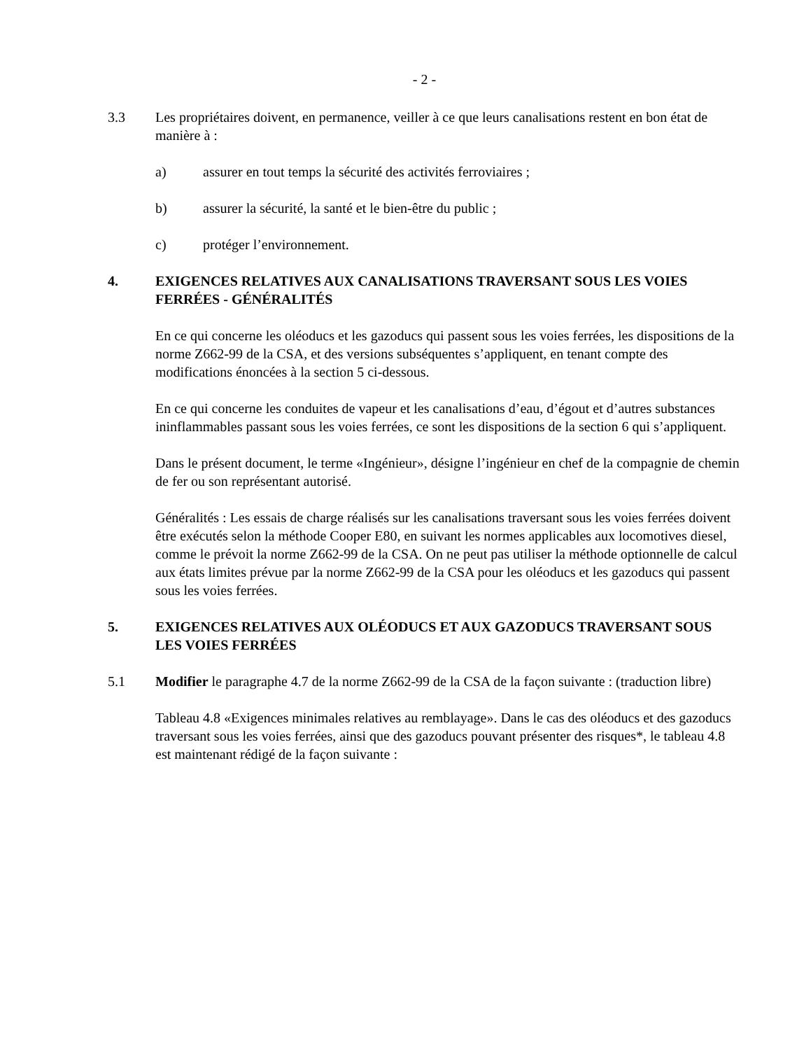- 2 -
3.3 Les propriétaires doivent, en permanence, veiller à ce que leurs canalisations restent en bon état de manière à :
a) assurer en tout temps la sécurité des activités ferroviaires ;
b) assurer la sécurité, la santé et le bien-être du public ;
c) protéger l’environnement.
4. EXIGENCES RELATIVES AUX CANALISATIONS TRAVERSANT SOUS LES VOIES FERRÉES - GÉNÉRALITÉS
En ce qui concerne les oléoducs et les gazoducs qui passent sous les voies ferrées, les dispositions de la norme Z662-99 de la CSA, et des versions subséquentes s’appliquent, en tenant compte des modifications énoncées à la section 5 ci-dessous.
En ce qui concerne les conduites de vapeur et les canalisations d’eau, d’égout et d’autres substances ininflammables passant sous les voies ferrées, ce sont les dispositions de la section 6 qui s’appliquent.
Dans le présent document, le terme «Ingénieur», désigne l’ingénieur en chef de la compagnie de chemin de fer ou son représentant autorisé.
Généralités : Les essais de charge réalisés sur les canalisations traversant sous les voies ferrées doivent être exécutés selon la méthode Cooper E80, en suivant les normes applicables aux locomotives diesel, comme le prévoit la norme Z662-99 de la CSA. On ne peut pas utiliser la méthode optionnelle de calcul aux états limites prévue par la norme Z662-99 de la CSA pour les oléoducs et les gazoducs qui passent sous les voies ferrées.
5. EXIGENCES RELATIVES AUX OLÉODUCS ET AUX GAZODUCS TRAVERSANT SOUS LES VOIES FERRÉES
5.1 Modifier le paragraphe 4.7 de la norme Z662-99 de la CSA de la façon suivante : (traduction libre)
Tableau 4.8 «Exigences minimales relatives au remblayage». Dans le cas des oléoducs et des gazoducs traversant sous les voies ferrées, ainsi que des gazoducs pouvant présenter des risques*, le tableau 4.8 est maintenant rédigé de la façon suivante :